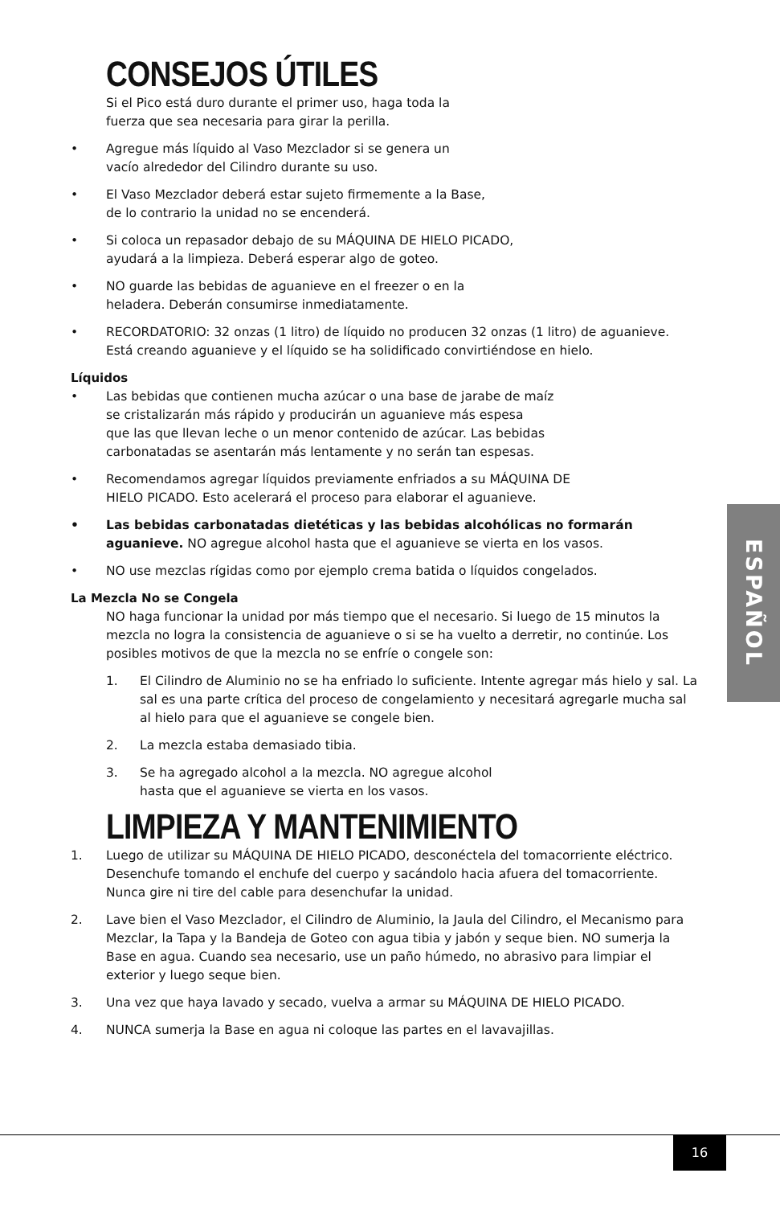CONSEJOS ÚTILES
Si el Pico está duro durante el primer uso, haga toda la
fuerza que sea necesaria para girar la perilla.
• Agregue más líquido al Vaso Mezclador si se genera un
vacío alrededor del Cilindro durante su uso.
• El Vaso Mezclador deberá estar sujeto firmemente a la Base,
de lo contrario la unidad no se encenderá.
• Si coloca un repasador debajo de su MÁQUINA DE HIELO PICADO,
ayudará a la limpieza. Deberá esperar algo de goteo.
• NO guarde las bebidas de aguanieve en el freezer o en la
heladera. Deberán consumirse inmediatamente.
• RECORDATORIO: 32 onzas (1 litro) de líquido no producen 32 onzas (1 litro) de aguanieve. Está creando aguanieve y el líquido se ha solidificado convirtiéndose en hielo.
Líquidos
• Las bebidas que contienen mucha azúcar o una base de jarabe de maíz
se cristalizarán más rápido y producirán un aguanieve más espesa
que las que llevan leche o un menor contenido de azúcar. Las bebidas
carbonatadas se asentarán más lentamente y no serán tan espesas.
• Recomendamos agregar líquidos previamente enfriados a su MÁQUINA DE
HIELO PICADO. Esto acelerará el proceso para elaborar el aguanieve.
• Las bebidas carbonatadas dietéticas y las bebidas alcohólicas no formarán aguanieve. NO agregue alcohol hasta que el aguanieve se vierta en los vasos.
• NO use mezclas rígidas como por ejemplo crema batida o líquidos congelados.
La Mezcla No se Congela
NO haga funcionar la unidad por más tiempo que el necesario. Si luego de 15 minutos la mezcla no logra la consistencia de aguanieve o si se ha vuelto a derretir, no continúe. Los posibles motivos de que la mezcla no se enfríe o congele son:
1. El Cilindro de Aluminio no se ha enfriado lo suficiente. Intente agregar más hielo y sal. La sal es una parte crítica del proceso de congelamiento y necesitará agregarle mucha sal al hielo para que el aguanieve se congele bien.
2. La mezcla estaba demasiado tibia.
3. Se ha agregado alcohol a la mezcla. NO agregue alcohol
hasta que el aguanieve se vierta en los vasos.
LIMPIEZA Y MANTENIMIENTO
1. Luego de utilizar su MÁQUINA DE HIELO PICADO, desconéctela del tomacorriente eléctrico. Desenchufe tomando el enchufe del cuerpo y sacándolo hacia afuera del tomacorriente. Nunca gire ni tire del cable para desenchufar la unidad.
2. Lave bien el Vaso Mezclador, el Cilindro de Aluminio, la Jaula del Cilindro, el Mecanismo para Mezclar, la Tapa y la Bandeja de Goteo con agua tibia y jabón y seque bien. NO sumerja la Base en agua. Cuando sea necesario, use un paño húmedo, no abrasivo para limpiar el exterior y luego seque bien.
3. Una vez que haya lavado y secado, vuelva a armar su MÁQUINA DE HIELO PICADO.
4. NUNCA sumerja la Base en agua ni coloque las partes en el lavavajillas.
ESPAÑOL
16